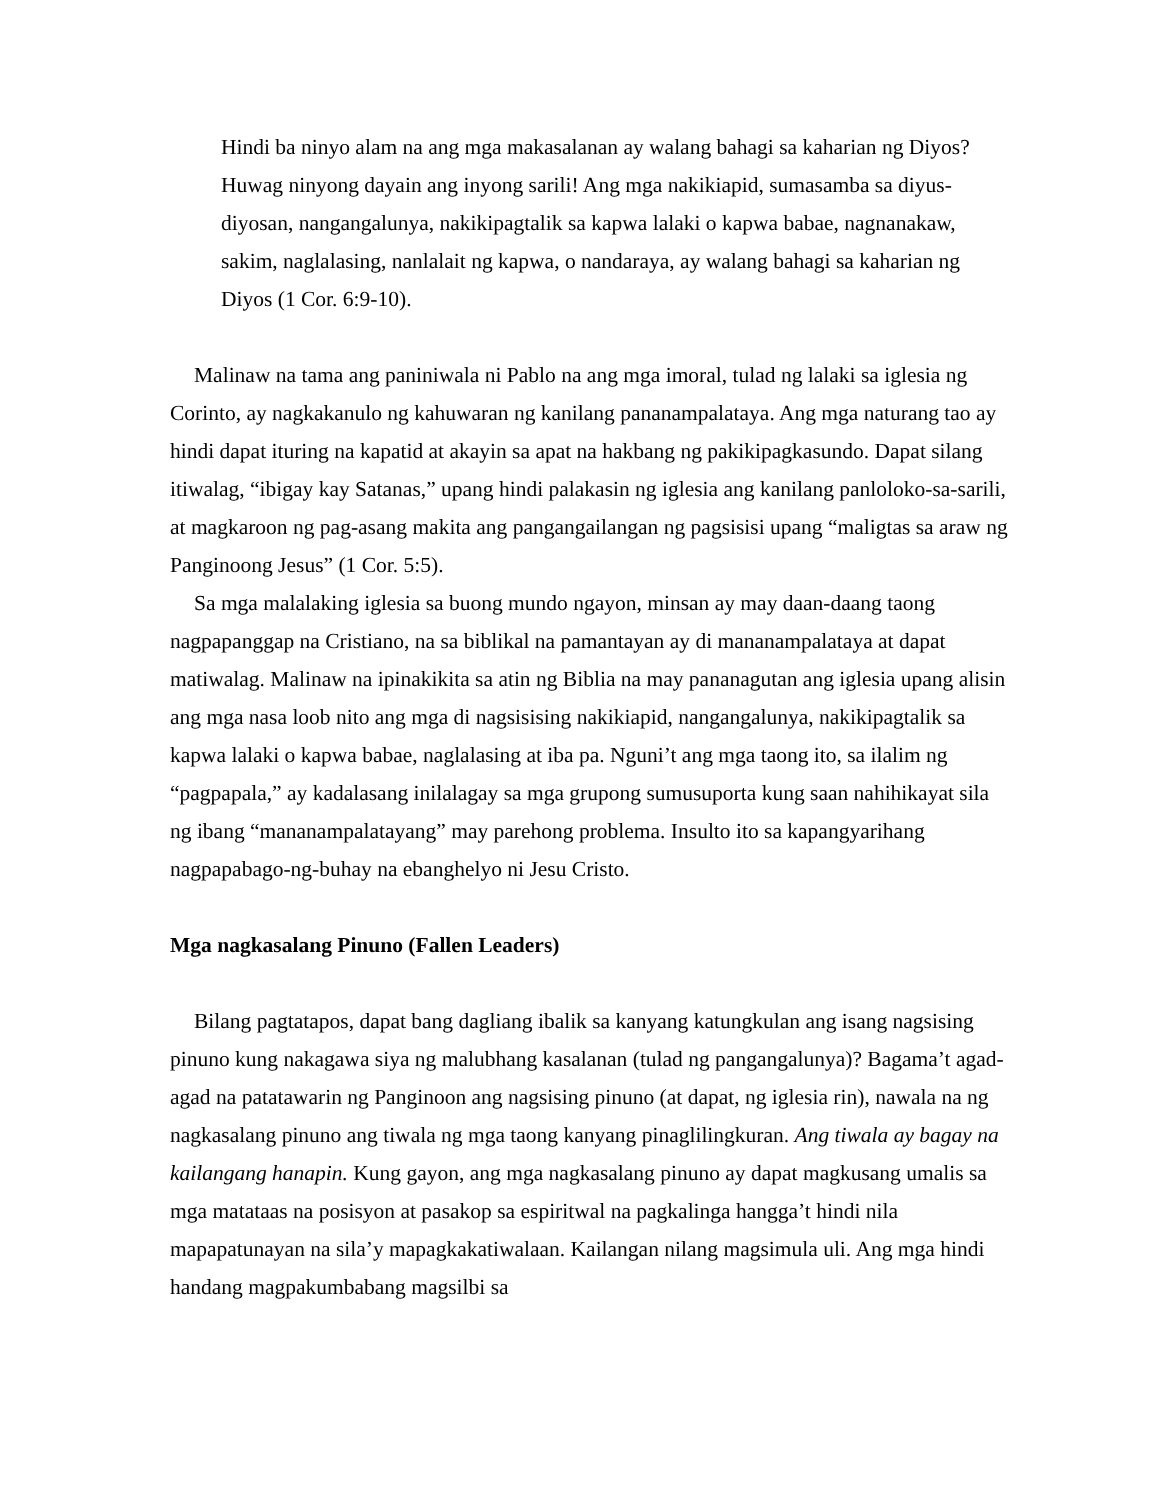Hindi ba ninyo alam na ang mga makasalanan ay walang bahagi sa kaharian ng Diyos? Huwag ninyong dayain ang inyong sarili! Ang mga nakikiapid, sumasamba sa diyus-diyosan, nangangalunya, nakikipagtalik sa kapwa lalaki o kapwa babae, nagnanakaw, sakim, naglalasing, nanlalait ng kapwa, o nandaraya, ay walang bahagi sa kaharian ng Diyos (1 Cor. 6:9-10).
Malinaw na tama ang paniniwala ni Pablo na ang mga imoral, tulad ng lalaki sa iglesia ng Corinto, ay nagkakanulo ng kahuwaran ng kanilang pananampalataya. Ang mga naturang tao ay hindi dapat ituring na kapatid at akayin sa apat na hakbang ng pakikipagkasundo. Dapat silang itiwalag, “ibigay kay Satanas,” upang hindi palakasin ng iglesia ang kanilang panloloko-sa-sarili, at magkaroon ng pag-asang makita ang pangangailangan ng pagsisisi upang “maligtas sa araw ng Panginoong Jesus” (1 Cor. 5:5).
Sa mga malalaking iglesia sa buong mundo ngayon, minsan ay may daan-daang taong nagpapanggap na Cristiano, na sa biblikal na pamantayan ay di mananampalataya at dapat matiwalag. Malinaw na ipinakikita sa atin ng Biblia na may pananagutan ang iglesia upang alisin ang mga nasa loob nito ang mga di nagsisising nakikiapid, nangangalunya, nakikipagtalik sa kapwa lalaki o kapwa babae, naglalasing at iba pa. Nguni’t ang mga taong ito, sa ilalim ng “pagpapala,” ay kadalasang inilalagay sa mga grupong sumusuporta kung saan nahihikayat sila ng ibang “mananampalatayang” may parehong problema. Insulto ito sa kapangyarihang nagpapabago-ng-buhay na ebanghelyo ni Jesu Cristo.
Mga nagkasalang Pinuno (Fallen Leaders)
Bilang pagtatapos, dapat bang dagliang ibalik sa kanyang katungkulan ang isang nagsising pinuno kung nakagawa siya ng malubhang kasalanan (tulad ng pangangalunya)? Bagama’t agad-agad na patatawarin ng Panginoon ang nagsising pinuno (at dapat, ng iglesia rin), nawala na ng nagkasalang pinuno ang tiwala ng mga taong kanyang pinaglilingkuran. Ang tiwala ay bagay na kailangang hanapin. Kung gayon, ang mga nagkasalang pinuno ay dapat magkusang umalis sa mga matataas na posisyon at pasakop sa espiritwal na pagkalinga hangga’t hindi nila mapapatunayan na sila’y mapagkakatiwalaan. Kailangan nilang magsimula uli. Ang mga hindi handang magpakumbabang magsilbi sa